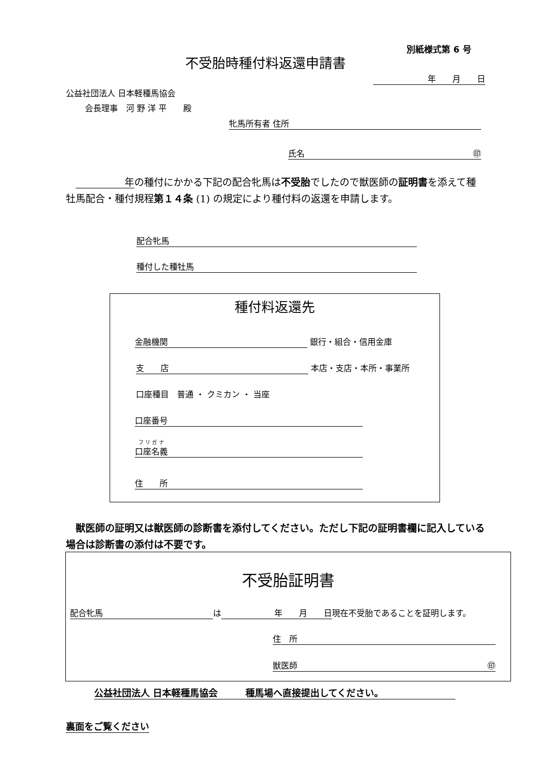別紙様式第 6 号
不受胎時種付料返還申請書
年　　月　　日
公益社団法人 日本軽種馬協会
会長理事　河 野 洋 平　　殿
牝馬所有者 住所
氏名 ㊞
　　　　　　年の種付にかかる下記の配合牝馬は不受胎でしたので獣医師の証明書を添えて種牡馬配合・種付規程第１４条 (1) の規定により種付料の返還を申請します。
配合牝馬
種付した種牡馬
種付料返還先
金融機関 銀行・組合・信用金庫
支　　店 本店・支店・本所・事業所
口座種目　普通 ・ クミカン ・ 当座
口座番号
フ リ ガ ナ
口座名義
住　　所
　獣医師の証明又は獣医師の診断書を添付してください。ただし下記の証明書欄に記入している場合は診断書の添付は不要です。
不受胎証明書
配合牝馬 は 年　　月　　日 現在不受胎であることを証明します。
住　所
獣医師 ㊞
公益社団法人 日本軽種馬協会　　　種馬場へ直接提出してください。
裏面をご覧ください